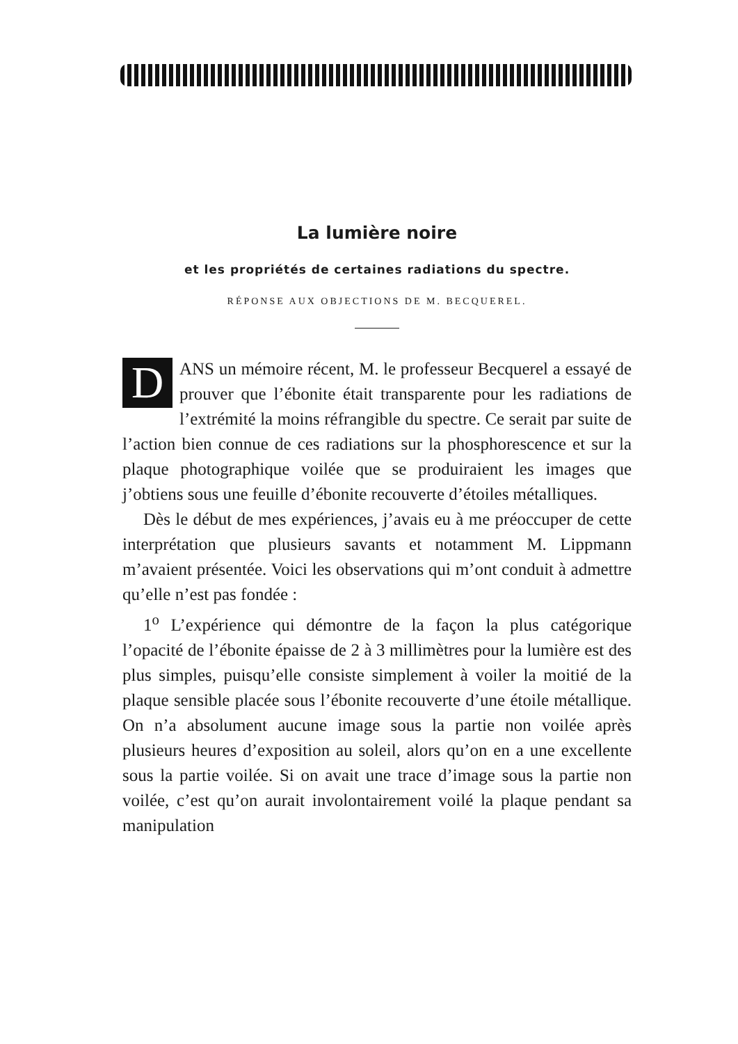La lumière noire
et les propriétés de certaines radiations du spectre.
RÉPONSE AUX OBJECTIONS DE M. BECQUEREL.
DANS un mémoire récent, M. le professeur Becquerel a essayé de prouver que l’ébonite était transparente pour les radiations de l’extrémité la moins réfrangible du spectre. Ce serait par suite de l’action bien connue de ces radiations sur la phosphorescence et sur la plaque photographique voilée que se produiraient les images que j’obtiens sous une feuille d’ébonite recouverte d’étoiles métalliques.
Dès le début de mes expériences, j’avais eu à me préoccuper de cette interprétation que plusieurs savants et notamment M. Lippmann m’avaient présentée. Voici les observations qui m’ont conduit à admettre qu’elle n’est pas fondée :
1<sup>o</sup> L’expérience qui démontre de la façon la plus catégorique l’opacité de l’ébonite épaisse de 2 à 3 millimètres pour la lumière est des plus simples, puisqu’elle consiste simplement à voiler la moitié de la plaque sensible placée sous l’ébonite recouverte d’une étoile métallique. On n’a absolument aucune image sous la partie non voilée après plusieurs heures d’exposition au soleil, alors qu’on en a une excellente sous la partie voilée. Si on avait une trace d’image sous la partie non voilée, c’est qu’on aurait involontairement voilé la plaque pendant sa manipulation